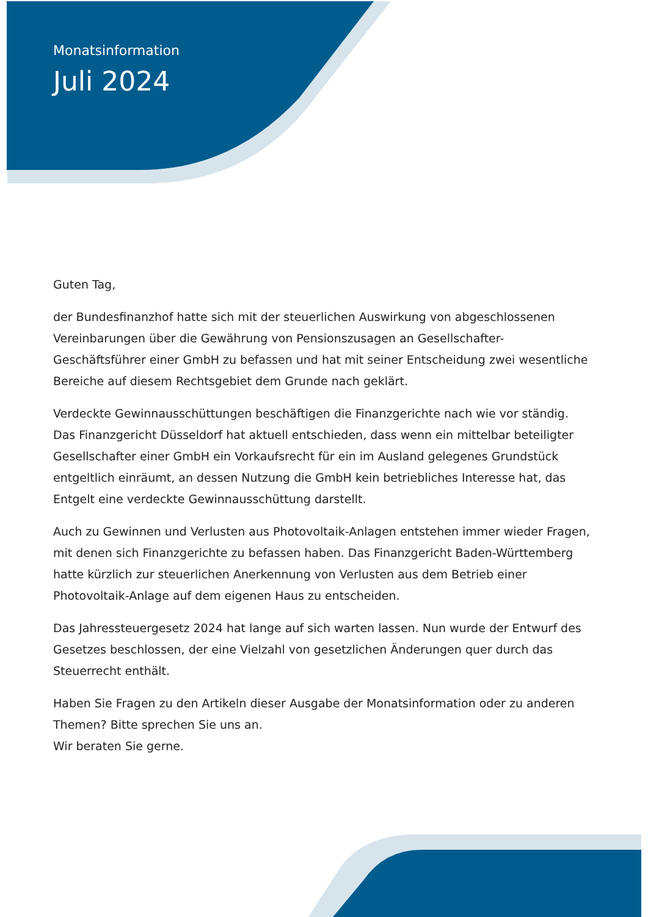Monatsinformation
Juli 2024
Guten Tag,
der Bundesfinanzhof hatte sich mit der steuerlichen Auswirkung von abgeschlossenen Vereinbarungen über die Gewährung von Pensionszusagen an Gesellschafter-Geschäftsführer einer GmbH zu befassen und hat mit seiner Entscheidung zwei wesentliche Bereiche auf diesem Rechtsgebiet dem Grunde nach geklärt.
Verdeckte Gewinnausschüttungen beschäftigen die Finanzgerichte nach wie vor ständig. Das Finanzgericht Düsseldorf hat aktuell entschieden, dass wenn ein mittelbar beteiligter Gesellschafter einer GmbH ein Vorkaufsrecht für ein im Ausland gelegenes Grundstück entgeltlich einräumt, an dessen Nutzung die GmbH kein betriebliches Interesse hat, das Entgelt eine verdeckte Gewinnausschüttung darstellt.
Auch zu Gewinnen und Verlusten aus Photovoltaik-Anlagen entstehen immer wieder Fragen, mit denen sich Finanzgerichte zu befassen haben. Das Finanzgericht Baden-Württemberg hatte kürzlich zur steuerlichen Anerkennung von Verlusten aus dem Betrieb einer Photovoltaik-Anlage auf dem eigenen Haus zu entscheiden.
Das Jahressteuergesetz 2024 hat lange auf sich warten lassen. Nun wurde der Entwurf des Gesetzes beschlossen, der eine Vielzahl von gesetzlichen Änderungen quer durch das Steuerrecht enthält.
Haben Sie Fragen zu den Artikeln dieser Ausgabe der Monatsinformation oder zu anderen Themen? Bitte sprechen Sie uns an.
Wir beraten Sie gerne.